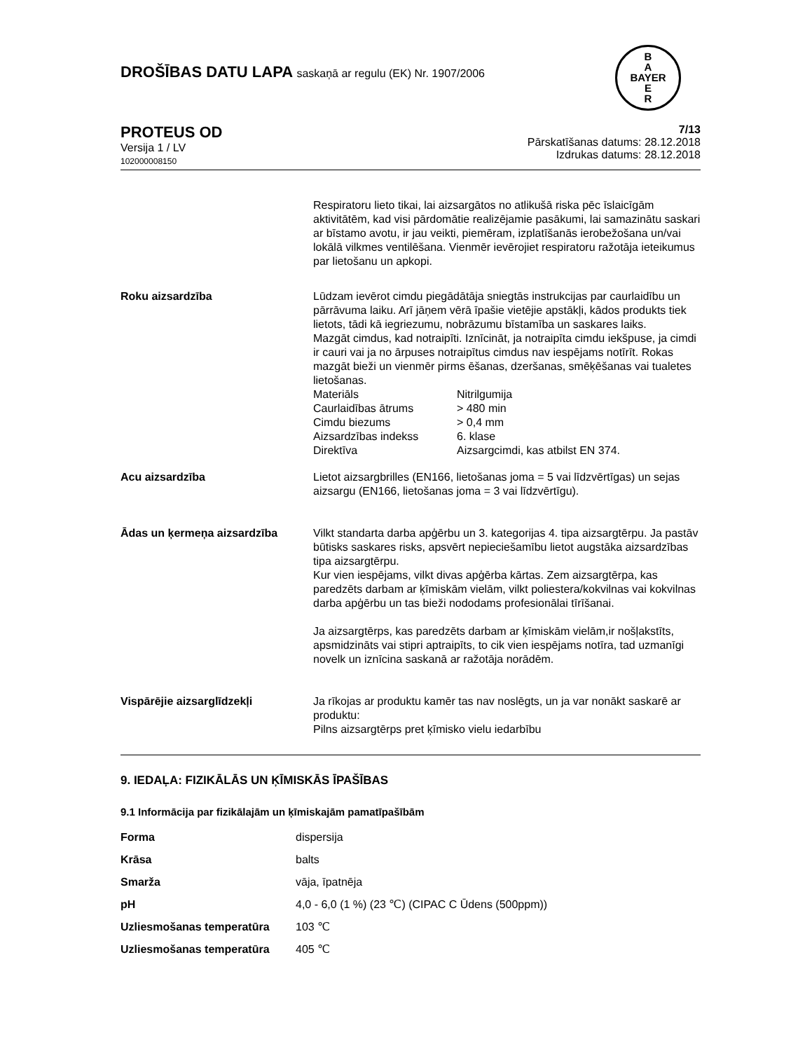DROŠĪBAS DATU LAPA saskaņā ar regulu (EK) Nr. 1907/2006
B
A
BAYER
E
R
PROTEUS OD
Versija 1 / LV
102000008150
7/13
Pārskatīšanas datums: 28.12.2018
Izdrukas datums: 28.12.2018
Respiratoru lieto tikai, lai aizsargātos no atlikušā riska pēc īslaicīgām aktivitātēm, kad visi pārdomātie realizējamie pasākumi, lai samazinātu saskari ar bīstamo avotu, ir jau veikti, piemēram, izplatīšanās ierobežošana un/vai lokālā vilkmes ventilēšana. Vienmēr ievērojiet respiratoru ražotāja ieteikumus par lietošanu un apkopi.
Roku aizsardzība Lūdzam ievērot cimdu piegādātāja sniegtās instrukcijas par caurlaidību un pārrāvuma laiku. Arī jāņem vērā īpašie vietējie apstākļi, kādos produkts tiek lietots, tādi kā iegriezumu, nobrāzumu bīstamība un saskares laiks.
Mazgāt cimdus, kad notraipīti. Iznīcināt, ja notraipīta cimdu iekšpuse, ja cimdi ir cauri vai ja no ārpuses notraipītus cimdus nav iespējams notīrīt. Rokas mazgāt bieži un vienmēr pirms ēšanas, dzeršanas, smēķēšanas vai tualetes lietošanas.
| Materiāls | Nitrilgumija |
| Caurlaidības ātrums | > 480 min |
| Cimdu biezums | > 0,4 mm |
| Aizsardzības indekss | 6. klase |
| Direktīva | Aizsargcimdi, kas atbilst EN 374. |
Acu aizsardzība Lietot aizsargbrilles (EN166, lietošanas joma = 5 vai līdzvērtīgas) un sejas aizsargu (EN166, lietošanas joma = 3 vai līdzvērtīgu).
Ādas un ķermeņa aizsardzība Vilkt standarta darba apģērbu un 3. kategorijas 4. tipa aizsargtērpu. Ja pastāv būtisks saskares risks, apsvērt nepieciešamību lietot augstāka aizsardzības tipa aizsargtērpu.
Kur vien iespējams, vilkt divas apģērba kārtas. Zem aizsargtērpa, kas paredzēts darbam ar ķīmiskām vielām, vilkt poliestera/kokvilnas vai kokvilnas darba apģērbu un tas bieži nododams profesionālai tīrīšanai.
Ja aizsargtērps, kas paredzēts darbam ar ķīmiskām vielām,ir nošļakstīts, apsmidzināts vai stipri aptraipīts, to cik vien iespējams notīra, tad uzmanīgi novelk un iznīcina saskanā ar ražotāja norādēm.
Vispārējie aizsarglīdzekļi Ja rīkojas ar produktu kamēr tas nav noslēgts, un ja var nonākt saskarē ar produktu:
Pilns aizsargtērps pret ķīmisko vielu iedarbību
9. IEDAĻA: FIZIKĀLĀS UN ĶĪMISKĀS ĪPAŠĪBAS
9.1 Informācija par fizikālajām un ķīmiskajām pamatīpašībām
| Forma | dispersija |
| Krāsa | balts |
| Smarža | vāja, īpatnēja |
| pH | 4,0 - 6,0 (1 %) (23 ℃) (CIPAC C Ūdens (500ppm)) |
| Uzliesmošanas temperatūra | 103 ℃ |
| Uzliesmošanas temperatūra | 405 ℃ |